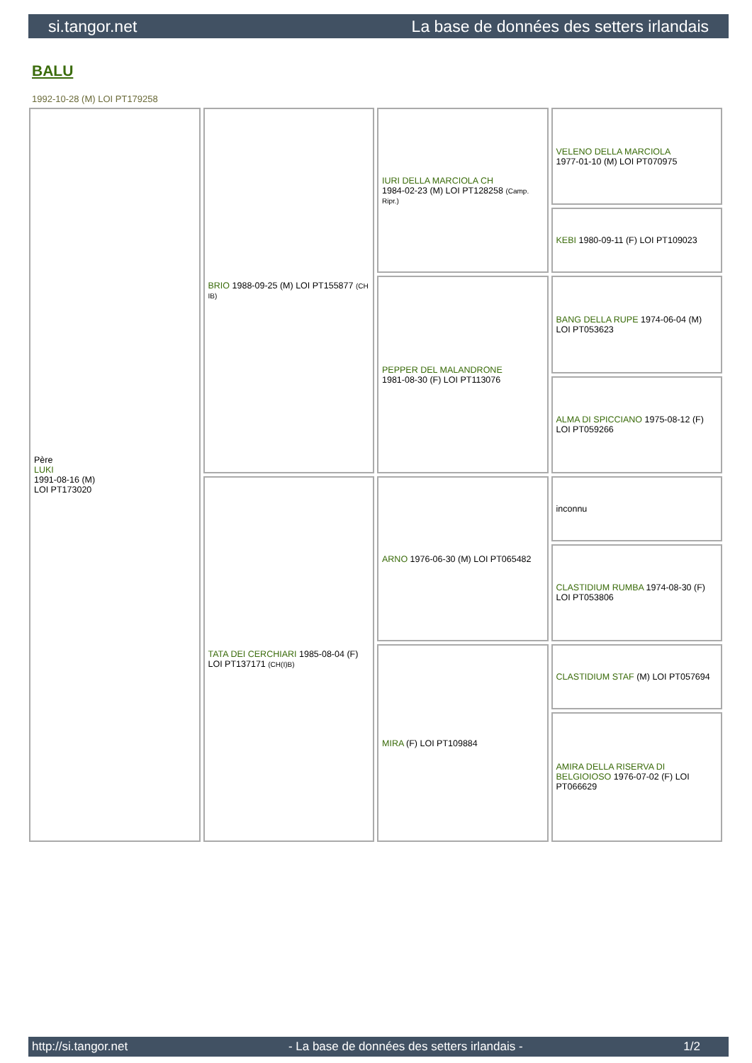si.tangor.net La base de données des setters irlandais
BALU
1992-10-28 (M) LOI PT179258
| Père LUKI 1991-08-16 (M) LOI PT173020 | BRIO 1988-09-25 (M) LOI PT155877 (CH IB) | IURI DELLA MARCIOLA CH 1984-02-23 (M) LOI PT128258 (Camp. Ripr.) | VELENO DELLA MARCIOLA 1977-01-10 (M) LOI PT070975 |
| | | | KEBI 1980-09-11 (F) LOI PT109023 |
| | | PEPPER DEL MALANDRONE 1981-08-30 (F) LOI PT113076 | BANG DELLA RUPE 1974-06-04 (M) LOI PT053623 |
| | | | ALMA DI SPICCIANO 1975-08-12 (F) LOI PT059266 |
| | TATA DEI CERCHIARI 1985-08-04 (F) LOI PT137171 (CH(I)B) | ARNO 1976-06-30 (M) LOI PT065482 | inconnu |
| | | | CLASTIDIUM RUMBA 1974-08-30 (F) LOI PT053806 |
| | | MIRA (F) LOI PT109884 | CLASTIDIUM STAF (M) LOI PT057694 |
| | | | AMIRA DELLA RISERVA DI BELGIOIOSO 1976-07-02 (F) LOI PT066629 |
http://si.tangor.net - La base de données des setters irlandais - 1/2